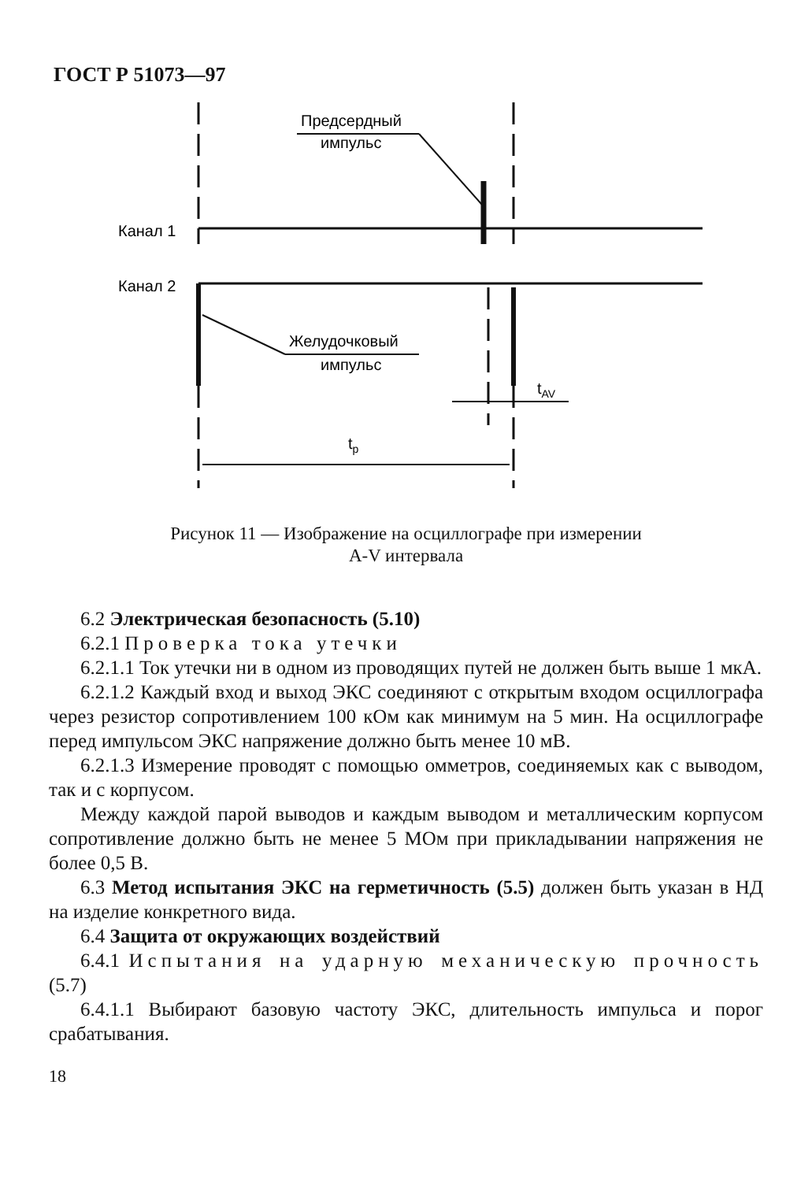ГОСТ Р 51073—97
Предсердный
импульс
Канал 1
Канал 2
Желудочковый
импульс
tAV
tp
Рисунок 11 — Изображение на осциллографе при измерении
A-V интервала
6.2 Электрическая безопасность (5.10)
6.2.1 Проверка тока утечки
6.2.1.1 Ток утечки ни в одном из проводящих путей не должен быть выше 1 мкА.
6.2.1.2 Каждый вход и выход ЭКС соединяют с открытым входом осциллографа через резистор сопротивлением 100 кОм как минимум на 5 мин. На осциллографе перед импульсом ЭКС напряжение должно быть менее 10 мВ.
6.2.1.3 Измерение проводят с помощью омметров, соединяемых как с выводом, так и с корпусом.
Между каждой парой выводов и каждым выводом и металлическим корпусом сопротивление должно быть не менее 5 МОм при прикладывании напряжения не более 0,5 В.
6.3 Метод испытания ЭКС на герметичность (5.5) должен быть указан в НД на изделие конкретного вида.
6.4 Защита от окружающих воздействий
6.4.1 Испытания на ударную механическую прочность (5.7)
6.4.1.1 Выбирают базовую частоту ЭКС, длительность импульса и порог срабатывания.
18